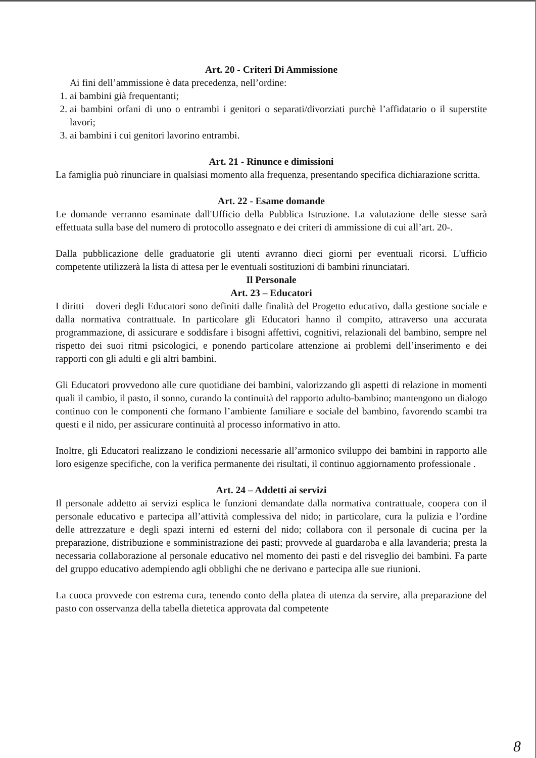Art. 20 - Criteri Di Ammissione
Ai fini dell’ammissione è data precedenza, nell’ordine:
1. ai bambini già frequentanti;
2. ai bambini orfani di uno o entrambi i genitori o separati/divorziati purchè l’affidatario o il superstite lavori;
3. ai bambini i cui genitori lavorino entrambi.
Art. 21 - Rinunce e dimissioni
La famiglia può rinunciare in qualsiasi momento alla frequenza, presentando specifica dichiarazione scritta.
Art. 22 - Esame domande
Le domande verranno esaminate dall'Ufficio della Pubblica Istruzione. La valutazione delle stesse sarà effettuata sulla base del numero di protocollo assegnato e dei criteri di ammissione di cui all’art. 20-.
Dalla pubblicazione delle graduatorie gli utenti avranno dieci giorni per eventuali ricorsi. L'ufficio competente utilizzerà la lista di attesa per le eventuali sostituzioni di bambini rinunciatari.
Il Personale
Art. 23 – Educatori
I diritti – doveri degli Educatori sono definiti dalle finalità del Progetto educativo, dalla gestione sociale e dalla normativa contrattuale. In particolare gli Educatori hanno il compito, attraverso una accurata programmazione, di assicurare e soddisfare i bisogni affettivi, cognitivi, relazionali del bambino, sempre nel rispetto dei suoi ritmi psicologici, e ponendo particolare attenzione ai problemi dell’inserimento e dei rapporti con gli adulti e gli altri bambini.
Gli Educatori provvedono alle cure quotidiane dei bambini, valorizzando gli aspetti di relazione in momenti quali il cambio, il pasto, il sonno, curando la continuità del rapporto adulto-bambino; mantengono un dialogo continuo con le componenti che formano l’ambiente familiare e sociale del bambino, favorendo scambi tra questi e il nido, per assicurare continuità al processo informativo in atto.
Inoltre, gli Educatori realizzano le condizioni necessarie all’armonico sviluppo dei bambini in rapporto alle loro esigenze specifiche, con la verifica permanente dei risultati, il continuo aggiornamento professionale .
Art. 24 – Addetti ai servizi
Il personale addetto ai servizi esplica le funzioni demandate dalla normativa contrattuale, coopera con il personale educativo e partecipa all’attività complessiva del nido; in particolare, cura la pulizia e l’ordine delle attrezzature e degli spazi interni ed esterni del nido; collabora con il personale di cucina per la preparazione, distribuzione e somministrazione dei pasti; provvede al guardaroba e alla lavanderia; presta la necessaria collaborazione al personale educativo nel momento dei pasti e del risveglio dei bambini. Fa parte del gruppo educativo adempiendo agli obblighi che ne derivano e partecipa alle sue riunioni.
La cuoca provvede con estrema cura, tenendo conto della platea di utenza da servire, alla preparazione del pasto con osservanza della tabella dietetica approvata dal competente
8